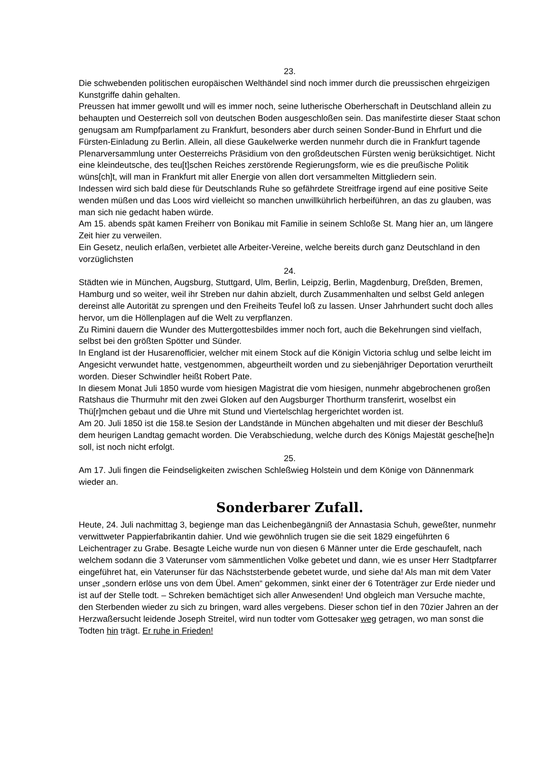23.
Die schwebenden politischen europäischen Welthändel sind noch immer durch die preussischen ehrgeizigen Kunstgriffe dahin gehalten.
Preussen hat immer gewollt und will es immer noch, seine lutherische Oberherschaft in Deutschland allein zu behaupten und Oesterreich soll von deutschen Boden ausgeschloßen sein. Das manifestirte dieser Staat schon genugsam am Rumpfparlament zu Frankfurt, besonders aber durch seinen Sonder-Bund in Ehrfurt und die Fürsten-Einladung zu Berlin. Allein, all diese Gaukelwerke werden nunmehr durch die in Frankfurt tagende Plenarversammlung unter Oesterreichs Präsidium von den großdeutschen Fürsten wenig berüksichtiget. Nicht eine kleindeutsche, des teu[t]schen Reiches zerstörende Regierungsform, wie es die preußische Politik wüns[ch]t, will man in Frankfurt mit aller Energie von allen dort versammelten Mittgliedern sein.
Indessen wird sich bald diese für Deutschlands Ruhe so gefährdete Streitfrage irgend auf eine positive Seite wenden müßen und das Loos wird vielleicht so manchen unwillkührlich herbeiführen, an das zu glauben, was man sich nie gedacht haben würde.
Am 15. abends spät kamen Freiherr von Bonikau mit Familie in seinem Schloße St. Mang hier an, um längere Zeit hier zu verweilen.
Ein Gesetz, neulich erlaßen, verbietet alle Arbeiter-Vereine, welche bereits durch ganz Deutschland in den vorzüglichsten
24.
Städten wie in München, Augsburg, Stuttgard, Ulm, Berlin, Leipzig, Berlin, Magdenburg, Dreßden, Bremen, Hamburg und so weiter, weil ihr Streben nur dahin abzielt, durch Zusammenhalten und selbst Geld anlegen dereinst alle Autorität zu sprengen und den Freiheits Teufel loß zu lassen. Unser Jahrhundert sucht doch alles hervor, um die Höllenplagen auf die Welt zu verpflanzen.
Zu Rimini dauern die Wunder des Muttergottesbildes immer noch fort, auch die Bekehrungen sind vielfach, selbst bei den größten Spötter und Sünder.
In England ist der Husarenofficier, welcher mit einem Stock auf die Königin Victoria schlug und selbe leicht im Angesicht verwundet hatte, vestgenommen, abgeurtheilt worden und zu siebenjähriger Deportation verurtheilt worden. Dieser Schwindler heißt Robert Pate.
In diesem Monat Juli 1850 wurde vom hiesigen Magistrat die vom hiesigen, nunmehr abgebrochenen großen Ratshaus die Thurmuhr mit den zwei Gloken auf den Augsburger Thorthurm transferirt, woselbst ein Thü[r]mchen gebaut und die Uhre mit Stund und Viertelschlag hergerichtet worden ist.
Am 20. Juli 1850 ist die 158.te Sesion der Landstände in München abgehalten und mit dieser der Beschluß dem heurigen Landtag gemacht worden. Die Verabschiedung, welche durch des Königs Majestät gesche[he]n soll, ist noch nicht erfolgt.
25.
Am 17. Juli fingen die Feindseligkeiten zwischen Schleßwieg Holstein und dem Könige von Dännenmark wieder an.
Sonderbarer Zufall.
Heute, 24. Juli nachmittag 3, begienge man das Leichenbegängniß der Annastasia Schuh, geweßter, nunmehr verwittweter Pappierfabrikantin dahier. Und wie gewöhnlich trugen sie die seit 1829 eingeführten 6 Leichentrager zu Grabe. Besagte Leiche wurde nun von diesen 6 Männer unter die Erde geschaufelt, nach welchem sodann die 3 Vaterunser vom sämmentlichen Volke gebetet und dann, wie es unser Herr Stadtpfarrer eingeführet hat, ein Vaterunser für das Nächststerbende gebetet wurde, und siehe da! Als man mit dem Vater unser „sondern erlöse uns von dem Übel. Amen“ gekommen, sinkt einer der 6 Totenträger zur Erde nieder und ist auf der Stelle todt. – Schreken bemächtiget sich aller Anwesenden! Und obgleich man Versuche machte, den Sterbenden wieder zu sich zu bringen, ward alles vergebens. Dieser schon tief in den 70zier Jahren an der Herzwaßersucht leidende Joseph Streitel, wird nun todter vom Gottesaker weg getragen, wo man sonst die Todten hin trägt. Er ruhe in Frieden!